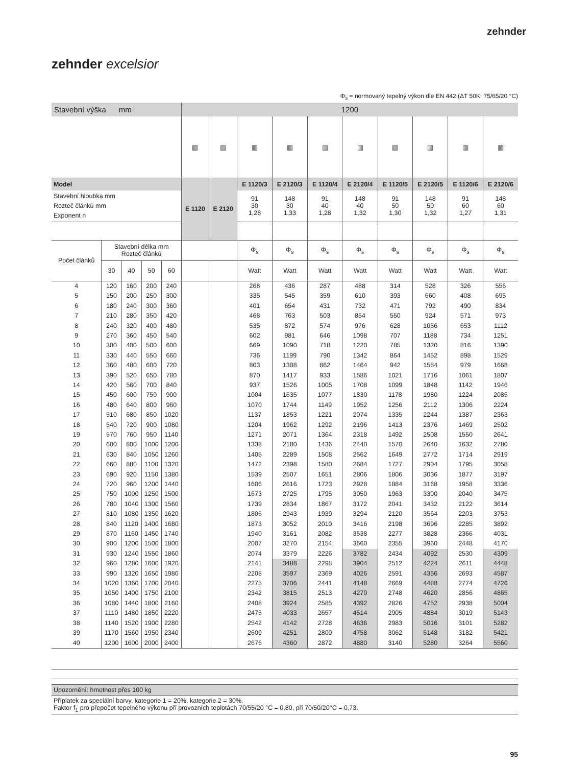zehnder
zehnder excelsior
Φ<sub>s</sub> = normovaný tepelný výkon dle EN 442 (ΔT 50K: 75/65/20 °C)
| Stavební výška mm | | | | | 1200 | | | | | | | | | |
| | | | | | ▥ | ▥ | ▥ | ▥ | ▥ | ▥ | ▥ | ▥ | ▥ | ▥ |
| Model | | | | | E 1120 | E 2120 | E 1120/3 | E 2120/3 | E 1120/4 | E 2120/4 | E 1120/5 | E 2120/5 | E 1120/6 | E 2120/6 |
| Stavební hloubka mm Rozteč článků mm Exponent n | | | | | | | 91 30 1,28 | 148 30 1,33 | 91 40 1,28 | 148 40 1,32 | 91 50 1,30 | 148 50 1,32 | 91 60 1,27 | 148 60 1,31 |
| Počet článků | Stavební délka mm Rozteč článků | | | | | | Φ<sub>s</sub> | Φ<sub>s</sub> | Φ<sub>s</sub> | Φ<sub>s</sub> | Φ<sub>s</sub> | Φ<sub>s</sub> | Φ<sub>s</sub> | Φ<sub>s</sub> |
| | 30 | 40 | 50 | 60 | | | Watt | Watt | Watt | Watt | Watt | Watt | Watt | Watt |
| 4 | 120 | 160 | 200 | 240 | | | 268 | 436 | 287 | 488 | 314 | 528 | 326 | 556 |
| 5 | 150 | 200 | 250 | 300 | | | 335 | 545 | 359 | 610 | 393 | 660 | 408 | 695 |
| 6 | 180 | 240 | 300 | 360 | | | 401 | 654 | 431 | 732 | 471 | 792 | 490 | 834 |
| 7 | 210 | 280 | 350 | 420 | | | 468 | 763 | 503 | 854 | 550 | 924 | 571 | 973 |
| 8 | 240 | 320 | 400 | 480 | | | 535 | 872 | 574 | 976 | 628 | 1056 | 653 | 1112 |
| 9 | 270 | 360 | 450 | 540 | | | 602 | 981 | 646 | 1098 | 707 | 1188 | 734 | 1251 |
| 10 | 300 | 400 | 500 | 600 | | | 669 | 1090 | 718 | 1220 | 785 | 1320 | 816 | 1390 |
| 11 | 330 | 440 | 550 | 660 | | | 736 | 1199 | 790 | 1342 | 864 | 1452 | 898 | 1529 |
| 12 | 360 | 480 | 600 | 720 | | | 803 | 1308 | 862 | 1464 | 942 | 1584 | 979 | 1668 |
| 13 | 390 | 520 | 650 | 780 | | | 870 | 1417 | 933 | 1586 | 1021 | 1716 | 1061 | 1807 |
| 14 | 420 | 560 | 700 | 840 | | | 937 | 1526 | 1005 | 1708 | 1099 | 1848 | 1142 | 1946 |
| 15 | 450 | 600 | 750 | 900 | | | 1004 | 1635 | 1077 | 1830 | 1178 | 1980 | 1224 | 2085 |
| 16 | 480 | 640 | 800 | 960 | | | 1070 | 1744 | 1149 | 1952 | 1256 | 2112 | 1306 | 2224 |
| 17 | 510 | 680 | 850 | 1020 | | | 1137 | 1853 | 1221 | 2074 | 1335 | 2244 | 1387 | 2363 |
| 18 | 540 | 720 | 900 | 1080 | | | 1204 | 1962 | 1292 | 2196 | 1413 | 2376 | 1469 | 2502 |
| 19 | 570 | 760 | 950 | 1140 | | | 1271 | 2071 | 1364 | 2318 | 1492 | 2508 | 1550 | 2641 |
| 20 | 600 | 800 | 1000 | 1200 | | | 1338 | 2180 | 1436 | 2440 | 1570 | 2640 | 1632 | 2780 |
| 21 | 630 | 840 | 1050 | 1260 | | | 1405 | 2289 | 1508 | 2562 | 1649 | 2772 | 1714 | 2919 |
| 22 | 660 | 880 | 1100 | 1320 | | | 1472 | 2398 | 1580 | 2684 | 1727 | 2904 | 1795 | 3058 |
| 23 | 690 | 920 | 1150 | 1380 | | | 1539 | 2507 | 1651 | 2806 | 1806 | 3036 | 1877 | 3197 |
| 24 | 720 | 960 | 1200 | 1440 | | | 1606 | 2616 | 1723 | 2928 | 1884 | 3168 | 1958 | 3336 |
| 25 | 750 | 1000 | 1250 | 1500 | | | 1673 | 2725 | 1795 | 3050 | 1963 | 3300 | 2040 | 3475 |
| 26 | 780 | 1040 | 1300 | 1560 | | | 1739 | 2834 | 1867 | 3172 | 2041 | 3432 | 2122 | 3614 |
| 27 | 810 | 1080 | 1350 | 1620 | | | 1806 | 2943 | 1939 | 3294 | 2120 | 3564 | 2203 | 3753 |
| 28 | 840 | 1120 | 1400 | 1680 | | | 1873 | 3052 | 2010 | 3416 | 2198 | 3696 | 2285 | 3892 |
| 29 | 870 | 1160 | 1450 | 1740 | | | 1940 | 3161 | 2082 | 3538 | 2277 | 3828 | 2366 | 4031 |
| 30 | 900 | 1200 | 1500 | 1800 | | | 2007 | 3270 | 2154 | 3660 | 2355 | 3960 | 2448 | 4170 |
| 31 | 930 | 1240 | 1550 | 1860 | | | 2074 | 3379 | 2226 | 3782 | 2434 | 4092 | 2530 | 4309 |
| 32 | 960 | 1280 | 1600 | 1920 | | | 2141 | 3488 | 2298 | 3904 | 2512 | 4224 | 2611 | 4448 |
| 33 | 990 | 1320 | 1650 | 1980 | | | 2208 | 3597 | 2369 | 4026 | 2591 | 4356 | 2693 | 4587 |
| 34 | 1020 | 1360 | 1700 | 2040 | | | 2275 | 3706 | 2441 | 4148 | 2669 | 4488 | 2774 | 4726 |
| 35 | 1050 | 1400 | 1750 | 2100 | | | 2342 | 3815 | 2513 | 4270 | 2748 | 4620 | 2856 | 4865 |
| 36 | 1080 | 1440 | 1800 | 2160 | | | 2408 | 3924 | 2585 | 4392 | 2826 | 4752 | 2938 | 5004 |
| 37 | 1110 | 1480 | 1850 | 2220 | | | 2475 | 4033 | 2657 | 4514 | 2905 | 4884 | 3019 | 5143 |
| 38 | 1140 | 1520 | 1900 | 2280 | | | 2542 | 4142 | 2728 | 4636 | 2983 | 5016 | 3101 | 5282 |
| 39 | 1170 | 1560 | 1950 | 2340 | | | 2609 | 4251 | 2800 | 4758 | 3062 | 5148 | 3182 | 5421 |
| 40 | 1200 | 1600 | 2000 | 2400 | | | 2676 | 4360 | 2872 | 4880 | 3140 | 5280 | 3264 | 5560 |
Upozornění: hmotnost přes 100 kg
Příplatek za speciální barvy, kategorie 1 = 20%, kategorie 2 = 30%.
Faktor f<sub>1</sub> pro přepočet tepelného výkonu při provozních teplotách 70/55/20 °C = 0,80, při 70/50/20°C = 0,73.
95